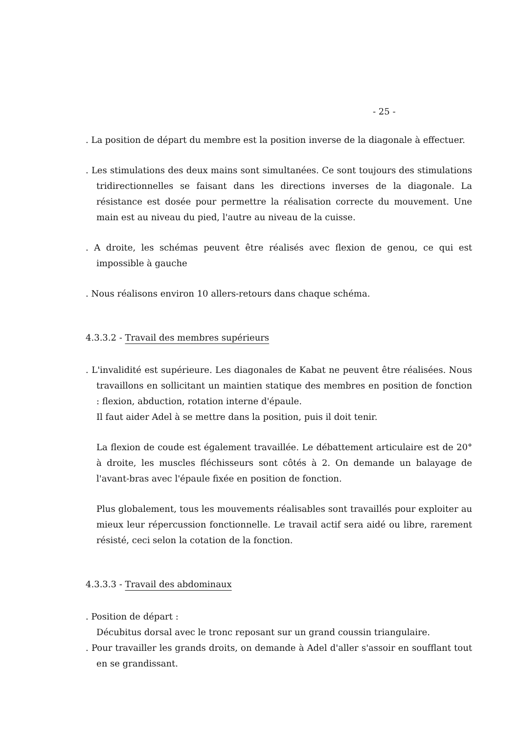- 25 -
. La position de départ du membre est la position inverse de la diagonale à effectuer.
. Les stimulations des deux mains sont simultanées. Ce sont toujours des stimulations tridirectionnelles se faisant dans les directions inverses de la diagonale. La résistance est dosée pour permettre la réalisation correcte du mouvement. Une main est au niveau du pied, l'autre au niveau de la cuisse.
. A droite, les schémas peuvent être réalisés avec flexion de genou, ce qui est impossible à gauche
. Nous réalisons environ 10 allers-retours dans chaque schéma.
4.3.3.2 - Travail des membres supérieurs
. L'invalidité est supérieure. Les diagonales de Kabat ne peuvent être réalisées. Nous travaillons en sollicitant un maintien statique des membres en position de fonction : flexion, abduction, rotation interne d'épaule.
Il faut aider Adel à se mettre dans la position, puis il doit tenir.
La flexion de coude est également travaillée. Le débattement articulaire est de 20° à droite, les muscles fléchisseurs sont côtés à 2. On demande un balayage de l'avant-bras avec l'épaule fixée en position de fonction.
Plus globalement, tous les mouvements réalisables sont travaillés pour exploiter au mieux leur répercussion fonctionnelle. Le travail actif sera aidé ou libre, rarement résisté, ceci selon la cotation de la fonction.
4.3.3.3 - Travail des abdominaux
. Position de départ :
Décubitus dorsal avec le tronc reposant sur un grand coussin triangulaire.
. Pour travailler les grands droits, on demande à Adel d'aller s'assoir en soufflant tout en se grandissant.